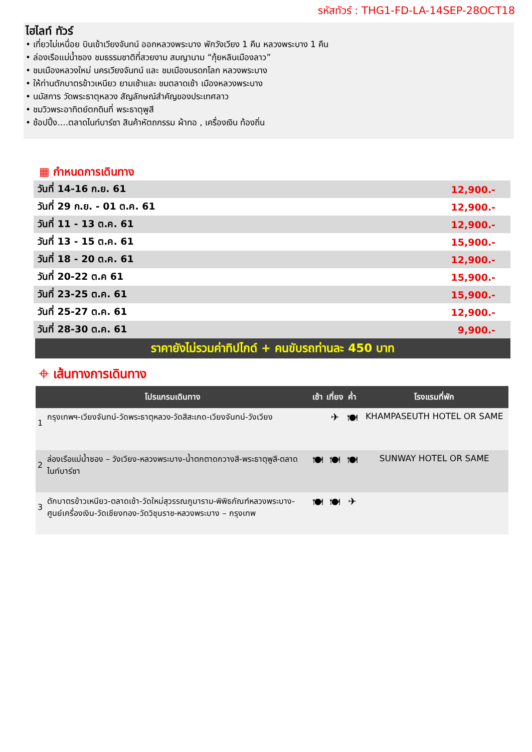รหัสทัวร์ : THG1-FD-LA-14SEP-28OCT18
ไฮไลท์ ทัวร์
• เที่ยวไม่เหนื่อย บินเข้าเวียงจันทน์ ออกหลวงพระบาง พักวังเวียง 1 คืน หลวงพระบาง 1 คืน
• ล่องเรือแม่น้ำซอง ชมธรรมชาติที่สวยงาม สมญานาม “กุ้ยหลินเมืองลาว”
• ชมเมืองหลวงใหม่ นครเวียงจันทน์ และ ชมเมืองมรดกโลก หลวงพระบาง
• ให้ท่านตักบาตรข้าวเหนียว ยามเช้าและ ชมตลาดเช้า เมืองหลวงพระบาง
• นมัสการ วัดพระธาตุหลวง สัญลักษณ์สำคัญของประเทศลาว
• ชมวิวพระอาทิตย์ตกดินที่ พระธาตุพูสี
• ช้อปปิ้ง....ตลาดไนท์บาร์ซา สินค้าหัตถกรรม ผ้าทอ , เครื่องเงิน ท้องถิ่น
▦ กำหนดการเดินทาง
| วันที่ 14-16 ก.ย. 61 | 12,900.- |
| วันที่ 29 ก.ย. - 01 ต.ค. 61 | 12,900.- |
| วันที่ 11 - 13 ต.ค. 61 | 12,900.- |
| วันที่ 13 - 15 ต.ค. 61 | 15,900.- |
| วันที่ 18 - 20 ต.ค. 61 | 12,900.- |
| วันที่ 20-22 ต.ค 61 | 15,900.- |
| วันที่ 23-25 ต.ค. 61 | 15,900.- |
| วันที่ 25-27 ต.ค. 61 | 12,900.- |
| วันที่ 28-30 ต.ค. 61 | 9,900.- |
ราคายังไม่รวมค่าทิปไกด์ + คนขับรถท่านละ 450 บาท
⌖ เส้นทางการเดินทาง
| โปรแกรมเดินทาง | | เช้า | เที่ยง | ค่ำ | โรงแรมที่พัก |
| --- | --- | --- | --- | --- | --- |
| 1 | กรุงเทพฯ-เวียงจันทน์-วัดพระธาตุหลวง-วัดสีสะเกด-เวียงจันทน์-วังเวียง | | ✈ | 🍽 | KHAMPASEUTH HOTEL OR SAME |
| 2 | ล่องเรือแม่น้ำซอง – วังเวียง-หลวงพระบาง-น้ำตกตาดกวางสี-พระธาตุพูสี-ตลาดไนท์บาร์ซา | 🍽 | 🍽 | 🍽 | SUNWAY HOTEL OR SAME |
| 3 | ตักบาตรข้าวเหนียว-ตลาดเช้า-วัดใหม่สุวรรณภูมาราม-พิพิธภัณฑ์หลวงพระบาง-ศูนย์เครื่องเงิน-วัดเชียงทอง-วัดวิชุนราช-หลวงพระบาง – กรุงเทพ | 🍽 | 🍽 | ✈ | |